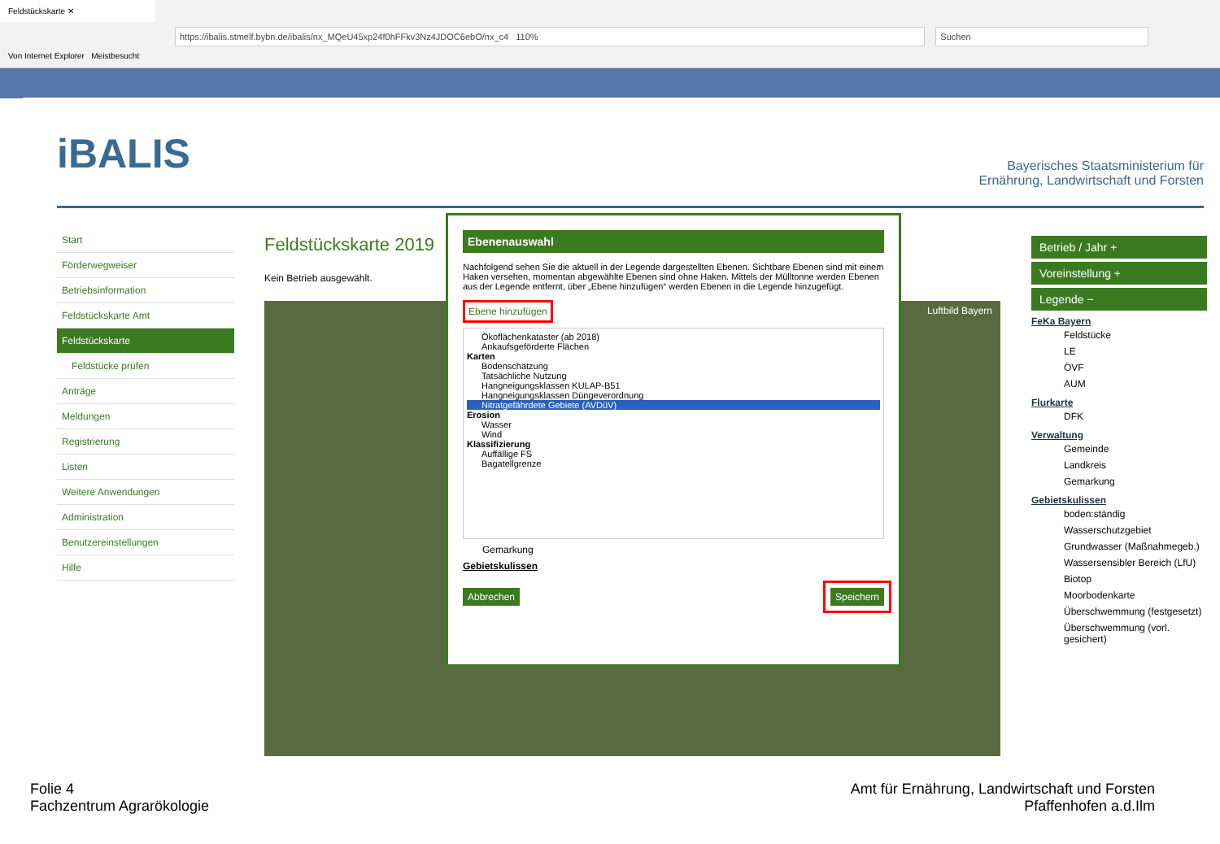Feldstückskarte ✕
https://ibalis.stmelf.bybn.de/ibalis/nx_MQeU45xp24f0hFFkv3Nz4JDOC6ebO/nx_c4 110% Suchen
Von Internet Explorer Meistbesucht
iBALIS
Bayerisches Staatsministerium für
Ernährung, Landwirtschaft und Forsten
Start
Förderwegweiser
Betriebsinformation
Feldstückskarte Amt
Feldstückskarte
Feldstücke prüfen
Anträge
Meldungen
Registrierung
Listen
Weitere Anwendungen
Administration
Benutzereinstellungen
Hilfe
Feldstückskarte 2019
Kein Betrieb ausgewählt.
Luftbild Bayern
Ebenenauswahl
Nachfolgend sehen Sie die aktuell in der Legende dargestellten Ebenen. Sichtbare Ebenen sind mit einem Haken versehen, momentan abgewählte Ebenen sind ohne Haken. Mittels der Mülltonne werden Ebenen aus der Legende entfernt, über „Ebene hinzufügen“ werden Ebenen in die Legende hinzugefügt.
Ebene hinzufügen
Ökoflächenkataster (ab 2018)
Ankaufsgeförderte Flächen
Karten
Bodenschätzung
Tatsächliche Nutzung
Hangneigungsklassen KULAP-B51
Hangneigungsklassen Düngeverordnung
Nitratgefährdete Gebiete (AVDüV)
Erosion
Wasser
Wind
Klassifizierung
Auffällige FS
Bagatellgrenze
Gemarkung
Gebietskulissen
Abbrechen Speichern
Betrieb / Jahr +
Voreinstellung +
Legende −
FeKa Bayern
Feldstücke
LE
ÖVF
AUM
Flurkarte
DFK
Verwaltung
Gemeinde
Landkreis
Gemarkung
Gebietskulissen
boden:ständig
Wasserschutzgebiet
Grundwasser (Maßnahmegeb.)
Wassersensibler Bereich (LfU)
Biotop
Moorbodenkarte
Überschwemmung (festgesetzt)
Überschwemmung (vorl. gesichert)
Folie 4
Fachzentrum Agrarökologie
Amt für Ernährung, Landwirtschaft und Forsten
Pfaffenhofen a.d.Ilm